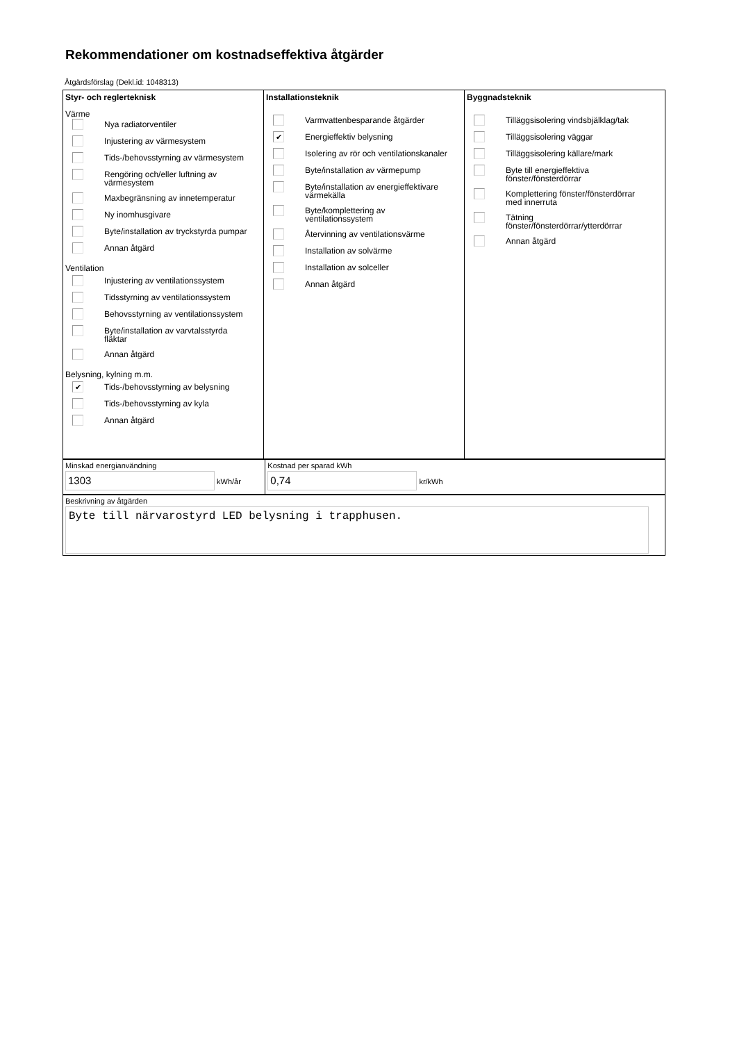Rekommendationer om kostnadseffektiva åtgärder
Åtgärdsförslag (Dekl.id: 1048313)
Styr- och reglerteknisk
Värme
Nya radiatorventiler
Injustering av värmesystem
Tids-/behovsstyrning av värmesystem
Rengöring och/eller luftning av värmesystem
Maxbegränsning av innetemperatur
Ny inomhusgivare
Byte/installation av tryckstyrda pumpar
Annan åtgärd
Ventilation
Injustering av ventilationssystem
Tidsstyrning av ventilationssystem
Behovsstyrning av ventilationssystem
Byte/installation av varvtalsstyrda fläktar
Annan åtgärd
Belysning, kylning m.m.
✔
Tids-/behovsstyrning av belysning
Tids-/behovsstyrning av kyla
Annan åtgärd
Installationsteknik
Varmvattenbesparande åtgärder
✔
Energieffektiv belysning
Isolering av rör och ventilationskanaler
Byte/installation av värmepump
Byte/installation av energieffektivare värmekälla
Byte/komplettering av ventilationssystem
Återvinning av ventilationsvärme
Installation av solvärme
Installation av solceller
Annan åtgärd
Byggnadsteknik
Tilläggsisolering vindsbjälklag/tak
Tilläggsisolering väggar
Tilläggsisolering källare/mark
Byte till energieffektiva fönster/fönsterdörrar
Komplettering fönster/fönsterdörrar med innerruta
Tätning fönster/fönsterdörrar/ytterdörrar
Annan åtgärd
Minskad energianvändning
1303 kWh/år
Kostnad per sparad kWh
0,74 kr/kWh
Beskrivning av åtgärden
Byte till närvarostyrd LED belysning i trapphusen.